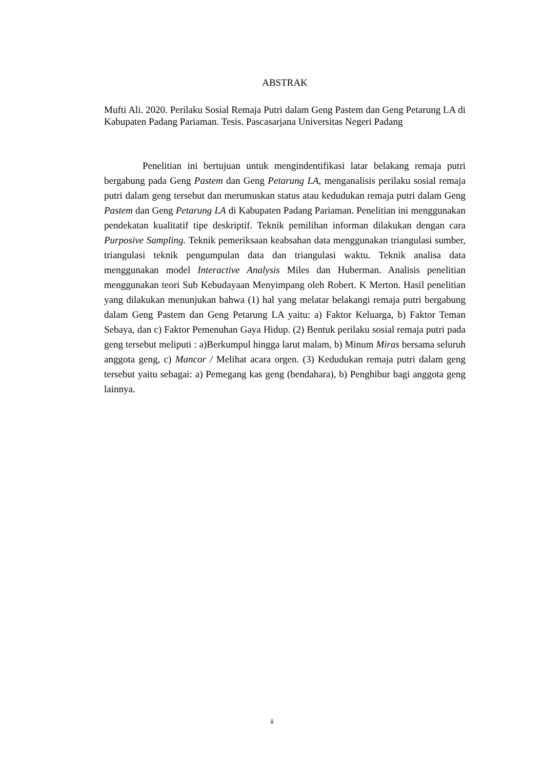ABSTRAK
Mufti Ali. 2020. Perilaku Sosial Remaja Putri dalam Geng Pastem dan Geng Petarung LA di Kabupaten Padang Pariaman. Tesis. Pascasarjana Universitas Negeri Padang
Penelitian ini bertujuan untuk mengindentifikasi latar belakang remaja putri bergabung pada Geng Pastem dan Geng Petarung LA, menganalisis perilaku sosial remaja putri dalam geng tersebut dan merumuskan status atau kedudukan remaja putri dalam Geng Pastem dan Geng Petarung LA di Kabupaten Padang Pariaman. Penelitian ini menggunakan pendekatan kualitatif tipe deskriptif. Teknik pemilihan informan dilakukan dengan cara Purposive Sampling. Teknik pemeriksaan keabsahan data menggunakan triangulasi sumber, triangulasi teknik pengumpulan data dan triangulasi waktu. Teknik analisa data menggunakan model Interactive Analysis Miles dan Huberman. Analisis penelitian menggunakan teori Sub Kebudayaan Menyimpang oleh Robert. K Merton. Hasil penelitian yang dilakukan menunjukan bahwa (1) hal yang melatar belakangi remaja putri bergabung dalam Geng Pastem dan Geng Petarung LA yaitu: a) Faktor Keluarga, b) Faktor Teman Sebaya, dan c) Faktor Pemenuhan Gaya Hidup. (2) Bentuk perilaku sosial remaja putri pada geng tersebut meliputi : a)Berkumpul hingga larut malam, b) Minum Miras bersama seluruh anggota geng, c) Mancor / Melihat acara orgen. (3) Kedudukan remaja putri dalam geng tersebut yaitu sebagai: a) Pemegang kas geng (bendahara), b) Penghibur bagi anggota geng lainnya.
ii